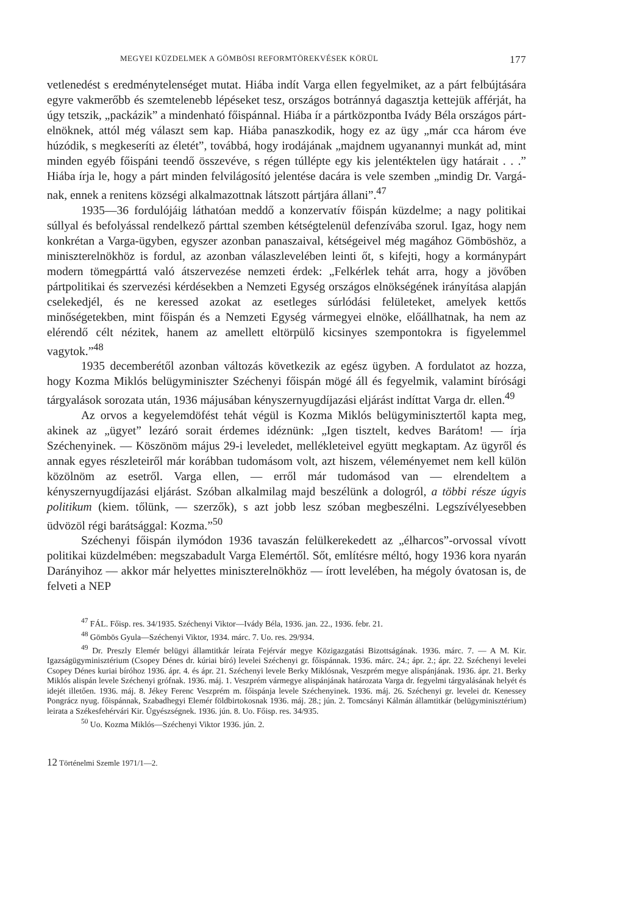MEGYEI KÜZDELMEK A GÖMBÖSI REFORMTÖREKVÉSEK KÖRÜL 177
vetlenedést s eredménytelenséget mutat. Hiába indít Varga ellen fegyelmi­ket, az a párt felbújtására egyre vakmerőbb és szemtelenebb lépéseket tesz, országos botránnyá dagasztja kettejük afférját, ha úgy tetszik, „packázik” a mindenható főispánnal. Hiába ír a pártközpontba Ivády Béla országos párt­elnöknek, attól még választ sem kap. Hiába panaszkodik, hogy ez az ügy „már cca három éve húzódik, s megkeseríti az életét”, továbbá, hogy irodájának „majdnem ugyanannyi munkát ad, mint minden egyéb főispáni teendő össze­véve, s régen túllépte egy kis jelentéktelen ügy határait . . .” Hiába írja le, hogy a párt minden felvilágosító jelentése dacára is vele szemben „mindig Dr. Vargá­nak, ennek a renitens községi alkalmazottnak látszott pártjára állani”.<sup>47</sup>
1935—36 fordulójáig láthatóan meddő a konzervatív főispán küzdelme; a nagy politikai súllyal és befolyással rendelkező párttal szemben kétségtelenül defenzívába szorul. Igaz, hogy nem konkrétan a Varga-ügyben, egyszer azonban panaszaival, kétségeivel még magához Gömböshöz, a miniszterelnökhöz is fordul, az azonban válaszlevelében leinti őt, s kifejti, hogy a kormánypárt modern tömeg­párttá való átszervezése nemzeti érdek: „Felkérlek tehát arra, hogy a jövőben pártpolitikai és szervezési kérdésekben a Nemzeti Egység országos elnökségé­nek irányítása alapján cselekedjél, és ne keressed azokat az esetleges súrlódási felületeket, amelyek kettős minőségetekben, mint főispán és a Nemzeti Egység vármegyei elnöke, előállhatnak, ha nem az elérendő célt nézitek, hanem az amellett eltörpülő kicsinyes szempontokra is figyelemmel vagytok.”<sup>48</sup>
1935 decemberétől azonban változás következik az egész ügyben. A fordu­latot az hozza, hogy Kozma Miklós belügyminiszter Széchenyi főispán mögé áll és fegyelmik, valamint bírósági tárgyalások sorozata után, 1936 májusában kényszernyugdíjazási eljárást indíttat Varga dr. ellen.<sup>49</sup>
Az orvos a kegyelemdöfést tehát végül is Kozma Miklós belügyminisztertől kapta meg, akinek az „ügyet” lezáró sorait érdemes idéznünk: „Igen tisztelt, kedves Barátom! — írja Széchenyinek. — Köszönöm május 29-i leveledet, mellék­leteivel együtt megkaptam. Az ügyről és annak egyes részleteiről már korábban tudomásom volt, azt hiszem, véleményemet nem kell külön közölnöm az esetről. Varga ellen, — erről már tudomásod van — elrendeltem a kényszernyugdíjazási eljárást. Szóban alkalmilag majd beszélünk a dologról, a többi része úgyis poli­tikum (kiem. tőlünk, — szerzők), s azt jobb lesz szóban megbeszélni. Legszívé­lyesebben üdvözöl régi barátsággal: Kozma.”<sup>50</sup>
Széchenyi főispán ilymódon 1936 tavaszán felülkerekedett az „élharcos”-orvossal vívott politikai küzdelmében: megszabadult Varga Elemértől. Sőt, említésre méltó, hogy 1936 kora nyarán Darányihoz — akkor már helyettes miniszterelnökhöz — írott levelében, ha mégoly óvatosan is, de felveti a NEP
<sup>47</sup> FÁL. Főisp. res. 34/1935. Széchenyi Viktor—Ivády Béla, 1936. jan. 22., 1936. febr. 21.
<sup>48</sup> Gömbös Gyula—Széchenyi Viktor, 1934. márc. 7. Uo. res. 29/934.
<sup>49</sup> Dr. Preszly Elemér belügyi államtitkár leírata Fejérvár megye Közigazgatási Bizott­ságának. 1936. márc. 7. — A M. Kir. Igazságügyminisztérium (Csopey Dénes dr. kúriai bíró) levelei Széchenyi gr. főispánnak. 1936. márc. 24.; ápr. 2.; ápr. 22. Széchenyi levelei Csopey Dénes kuriai bíróhoz 1936. ápr. 4. és ápr. 21. Széchenyi levele Berky Miklósnak, Veszprém megye al­ispánjának. 1936. ápr. 21. Berky Miklós alispán levele Széchenyi grófnak. 1936. máj. 1. Veszprém vármegye alispánjának határozata Varga dr. fegyelmi tárgyalásának helyét és idejét illetően. 1936. máj. 8. Jékey Ferenc Veszprém m. főispánja levele Széchenyinek. 1936. máj. 26. Széchenyi gr. levelei dr. Kenessey Pongrácz nyug. főispánnak, Szabadhegyi Elemér földbirtokosnak 1936. máj. 28.; jún. 2. Tomcsányi Kálmán államtitkár (belügyminisztérium) leirata a Székesfehérvári Kir. Ügyészségnek. 1936. jún. 8. Uo. Főisp. res. 34/935.
<sup>50</sup> Uo. Kozma Miklós—Széchenyi Viktor 1936. jún. 2.
12 Történelmi Szemle 1971/1—2.